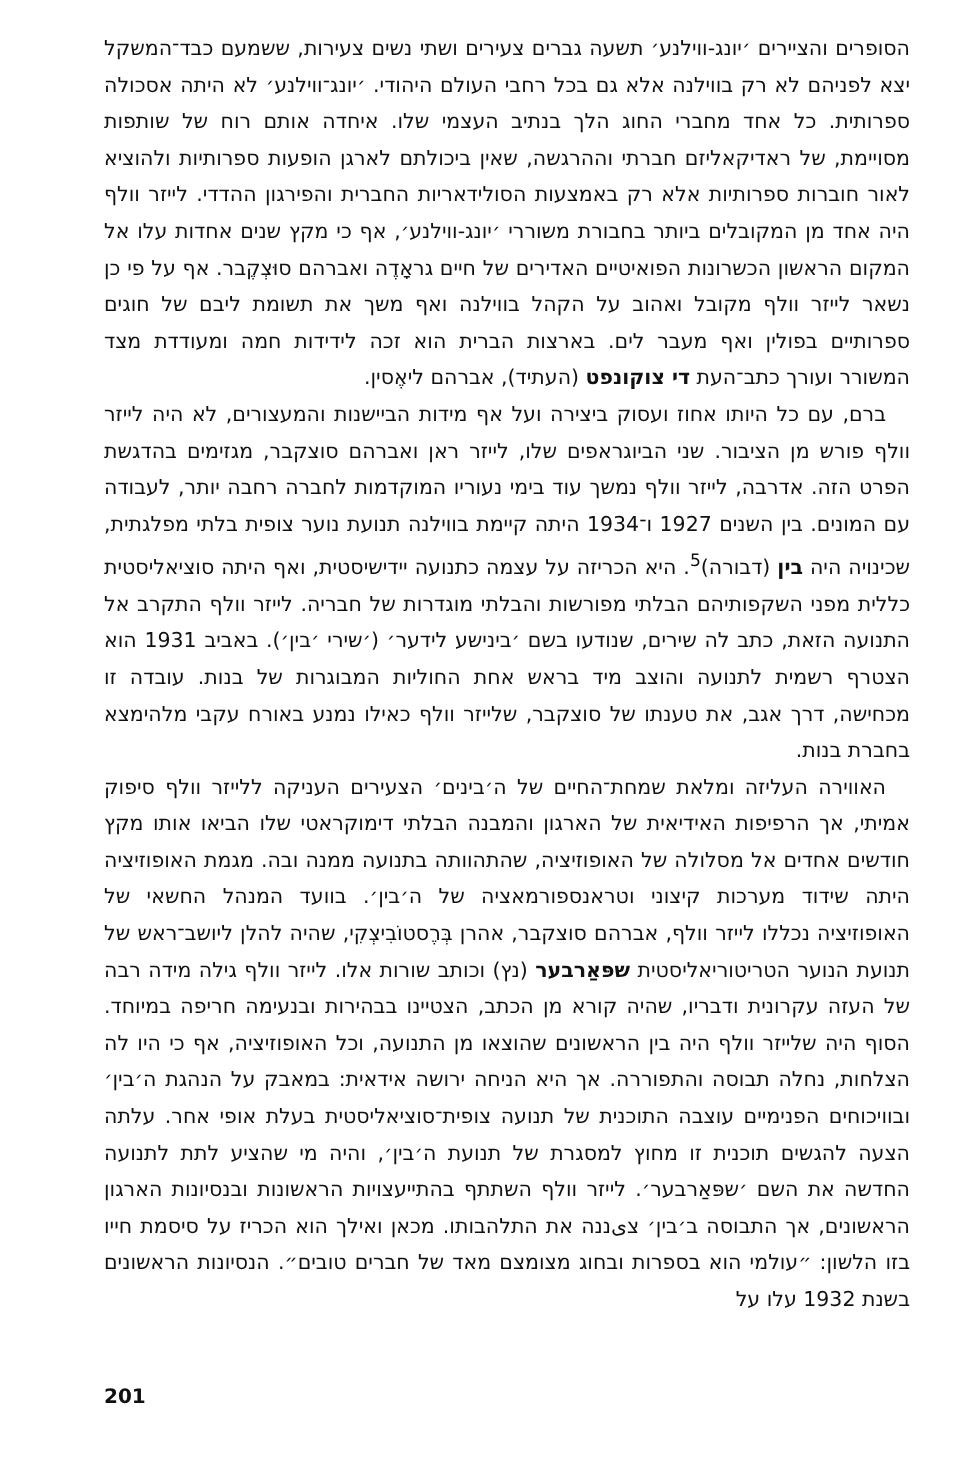הסופרים והציירים ׳יונג-ווילנע׳ תשעה גברים צעירים ושתי נשים צעירות, ששמעם כבד־המשקל יצא לפניהם לא רק בווילנה אלא גם בכל רחבי העולם היהודי. ׳יונג־ווילנע׳ לא היתה אסכולה ספרותית. כל אחד מחברי החוג הלך בנתיב העצמי שלו. איחדה אותם רוח של שותפות מסויימת, של ראדיקאליזם חברתי וההרגשה, שאין ביכולתם לארגן הופעות ספרותיות ולהוציא לאור חוברות ספרותיות אלא רק באמצעות הסולידאריות החברית והפירגון ההדדי. לייזר וולף היה אחד מן המקובלים ביותר בחבורת משוררי ׳יונג-ווילנע׳, אף כי מקץ שנים אחדות עלו אל המקום הראשון הכשרונות הפואיטיים האדירים של חיים גראָדֶה ואברהם סוּצְקֶבר. אף על פי כן נשאר לייזר וולף מקובל ואהוב על הקהל בווילנה ואף משך את תשומת ליבם של חוגים ספרותיים בפולין ואף מעבר לים. בארצות הברית הוא זכה לידידות חמה ומעודדת מצד המשורר ועורך כתב־העת די צוקונפט (העתיד), אברהם ליאֶסין.
ברם, עם כל היותו אחוז ועסוק ביצירה ועל אף מידות הביישנות והמעצורים, לא היה לייזר וולף פורש מן הציבור. שני הביוגראפים שלו, לייזר ראן ואברהם סוצקבר, מגזימים בהדגשת הפרט הזה. אדרבה, לייזר וולף נמשך עוד בימי נעוריו המוקדמות לחברה רחבה יותר, לעבודה עם המונים. בין השנים 1927 ו־1934 היתה קיימת בווילנה תנועת נוער צופית בלתי מפלגתית, שכינויה היה בין (דבורה)<sup>5</sup>. היא הכריזה על עצמה כתנועה יידישיסטית, ואף היתה סוציאליסטית כללית מפני השקפותיהם הבלתי מפורשות והבלתי מוגדרות של חבריה. לייזר וולף התקרב אל התנועה הזאת, כתב לה שירים, שנודעו בשם ׳בינישע לידער׳ (׳שירי ׳בין׳). באביב 1931 הוא הצטרף רשמית לתנועה והוצב מיד בראש אחת החוליות המבוגרות של בנות. עובדה זו מכחישה, דרך אגב, את טענתו של סוצקבר, שלייזר וולף כאילו נמנע באורח עקבי מלהימצא בחברת בנות.
האווירה העליזה ומלאת שמחת־החיים של ה׳בינים׳ הצעירים העניקה ללייזר וולף סיפוק אמיתי, אך הרפיפות האידיאית של הארגון והמבנה הבלתי דימוקראטי שלו הביאו אותו מקץ חודשים אחדים אל מסלולה של האופוזיציה, שהתהוותה בתנועה ממנה ובה. מגמת האופוזיציה היתה שידוד מערכות קיצוני וטראנספורמאציה של ה׳בין׳. בוועד המנהל החשאי של האופוזיציה נכללו לייזר וולף, אברהם סוצקבר, אהרן בְּרֶסטוֹבִיצְקִי, שהיה להלן ליושב־ראש של תנועת הנוער הטריטוריאליסטית שפּאַרבער (נץ) וכותב שורות אלו. לייזר וולף גילה מידה רבה של העזה עקרונית ודבריו, שהיה קורא מן הכתב, הצטיינו בבהירות ובנעימה חריפה במיוחד. הסוף היה שלייזר וולף היה בין הראשונים שהוצאו מן התנועה, וכל האופוזיציה, אף כי היו לה הצלחות, נחלה תבוסה והתפוררה. אך היא הניחה ירושה אידאית: במאבק על הנהגת ה׳בין׳ ובוויכוחים הפנימיים עוצבה התוכנית של תנועה צופית־סוציאליסטית בעלת אופי אחר. עלתה הצעה להגשים תוכנית זו מחוץ למסגרת של תנועת ה׳בין׳, והיה מי שהציע לתת לתנועה החדשה את השם ׳שפּאַרבער׳. לייזר וולף השתתף בהתייעצויות הראשונות ובנסיונות הארגון הראשונים, אך התבוסה ב׳בין׳ צیננה את התלהבותו. מכאן ואילך הוא הכריז על סיסמת חייו בזו הלשון: ״עולמי הוא בספרות ובחוג מצומצם מאד של חברים טובים״. הנסיונות הראשונים בשנת 1932 עלו על
201